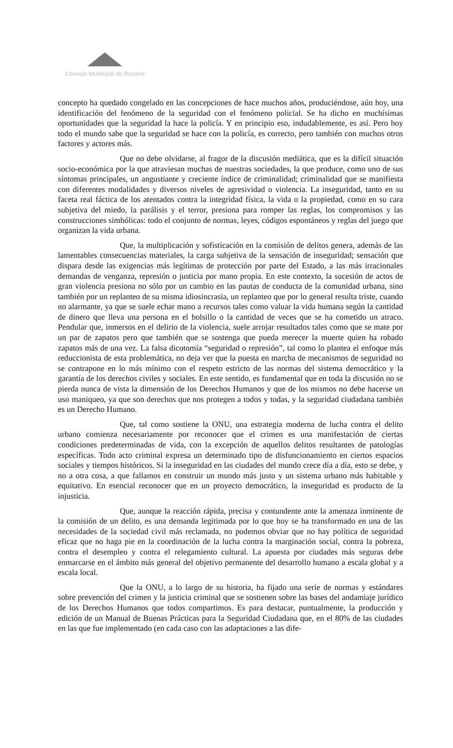Concejo Municipal de Rosario
concepto ha quedado congelado en las concepciones de hace muchos años, produciéndose, aún hoy, una identificación del fenómeno de la seguridad con el fenómeno policial. Se ha dicho en muchísimas oportunidades que la seguridad la hace la policía. Y en principio eso, indudablemente, es así. Pero hoy todo el mundo sabe que la seguridad se hace con la policía, es correcto, pero también con muchos otros factores y actores más.
Que no debe olvidarse, al fragor de la discusión mediática, que es la difícil situación socio-económica por la que atraviesan muchas de nuestras sociedades, la que produce, como uno de sus síntomas principales, un angustiante y creciente índice de criminalidad; criminalidad que se manifiesta con diferentes modalidades y diversos niveles de agresividad o violencia. La inseguridad, tanto en su faceta real fáctica de los atentados contra la integridad física, la vida o la propiedad, como en su cara subjetiva del miedo, la parálisis y el terror, presiona para romper las reglas, los compromisos y las construcciones simbólicas: todo el conjunto de normas, leyes, códigos espontáneos y reglas del juego que organizan la vida urbana.
Que, la multiplicación y sofisticación en la comisión de delitos genera, además de las lamentables consecuencias materiales, la carga subjetiva de la sensación de inseguridad; sensación que dispara desde las exigencias más legítimas de protección por parte del Estado, a las más irracionales demandas de venganza, represión o justicia por mano propia. En este contexto, la sucesión de actos de gran violencia presiona no sólo por un cambio en las pautas de conducta de la comunidad urbana, sino también por un replanteo de su misma idiosincrasia, un replanteo que por lo general resulta triste, cuando no alarmante, ya que se suele echar mano a recursos tales como valuar la vida humana según la cantidad de dinero que lleva una persona en el bolsillo o la cantidad de veces que se ha cometido un atraco. Pendular que, inmersos en el delirio de la violencia, suele arrojar resultados tales como que se mate por un par de zapatos pero que también que se sostenga que pueda merecer la muerte quien ha robado zapatos más de una vez. La falsa dicotomía “seguridad o represión”, tal como lo plantea el enfoque más reduccionista de esta problemática, no deja ver que la puesta en marcha de mecanismos de seguridad no se contrapone en lo más mínimo con el respeto estricto de las normas del sistema democrático y la garantía de los derechos civiles y sociales. En este sentido, es fundamental que en toda la discusión no se pierda nunca de vista la dimensión de los Derechos Humanos y que de los mismos no debe hacerse un uso maniqueo, ya que son derechos que nos protegen a todos y todas, y la seguridad ciudadana también es un Derecho Humano.
Que, tal como sostiene la ONU, una estrategia moderna de lucha contra el delito urbano comienza necesariamente por reconocer que el crimen es una manifestación de ciertas condiciones predeterminadas de vida, con la excepción de aquellos delitos resultantes de patologías específicas. Todo acto criminal expresa un determinado tipo de disfuncionamiento en ciertos espacios sociales y tiempos históricos. Si la inseguridad en las ciudades del mundo crece día a día, esto se debe, y no a otra cosa, a que fallamos en construir un mundo más justo y un sistema urbano más habitable y equitativo. En esencial reconocer que en un proyecto democrático, la inseguridad es producto de la injusticia.
Que, aunque la reacción rápida, precisa y contundente ante la amenaza inminente de la comisión de un delito, es una demanda legitimada por lo que hoy se ha transformado en una de las necesidades de la sociedad civil más reclamada, no podemos obviar que no hay política de seguridad eficaz que no haga pie en la coordinación de la lucha contra la marginación social, contra la pobreza, contra el desempleo y contra el relegamiento cultural. La apuesta por ciudades más seguras debe enmarcarse en el ámbito más general del objetivo permanente del desarrollo humano a escala global y a escala local.
Que la ONU, a lo largo de su historia, ha fijado una serie de normas y estándares sobre prevención del crimen y la justicia criminal que se sostienen sobre las bases del andamiaje jurídico de los Derechos Humanos que todos compartimos. Es para destacar, puntualmente, la producción y edición de un Manual de Buenas Prácticas para la Seguridad Ciudadana que, en el 80% de las ciudades en las que fue implementado (en cada caso con las adaptaciones a las dife-